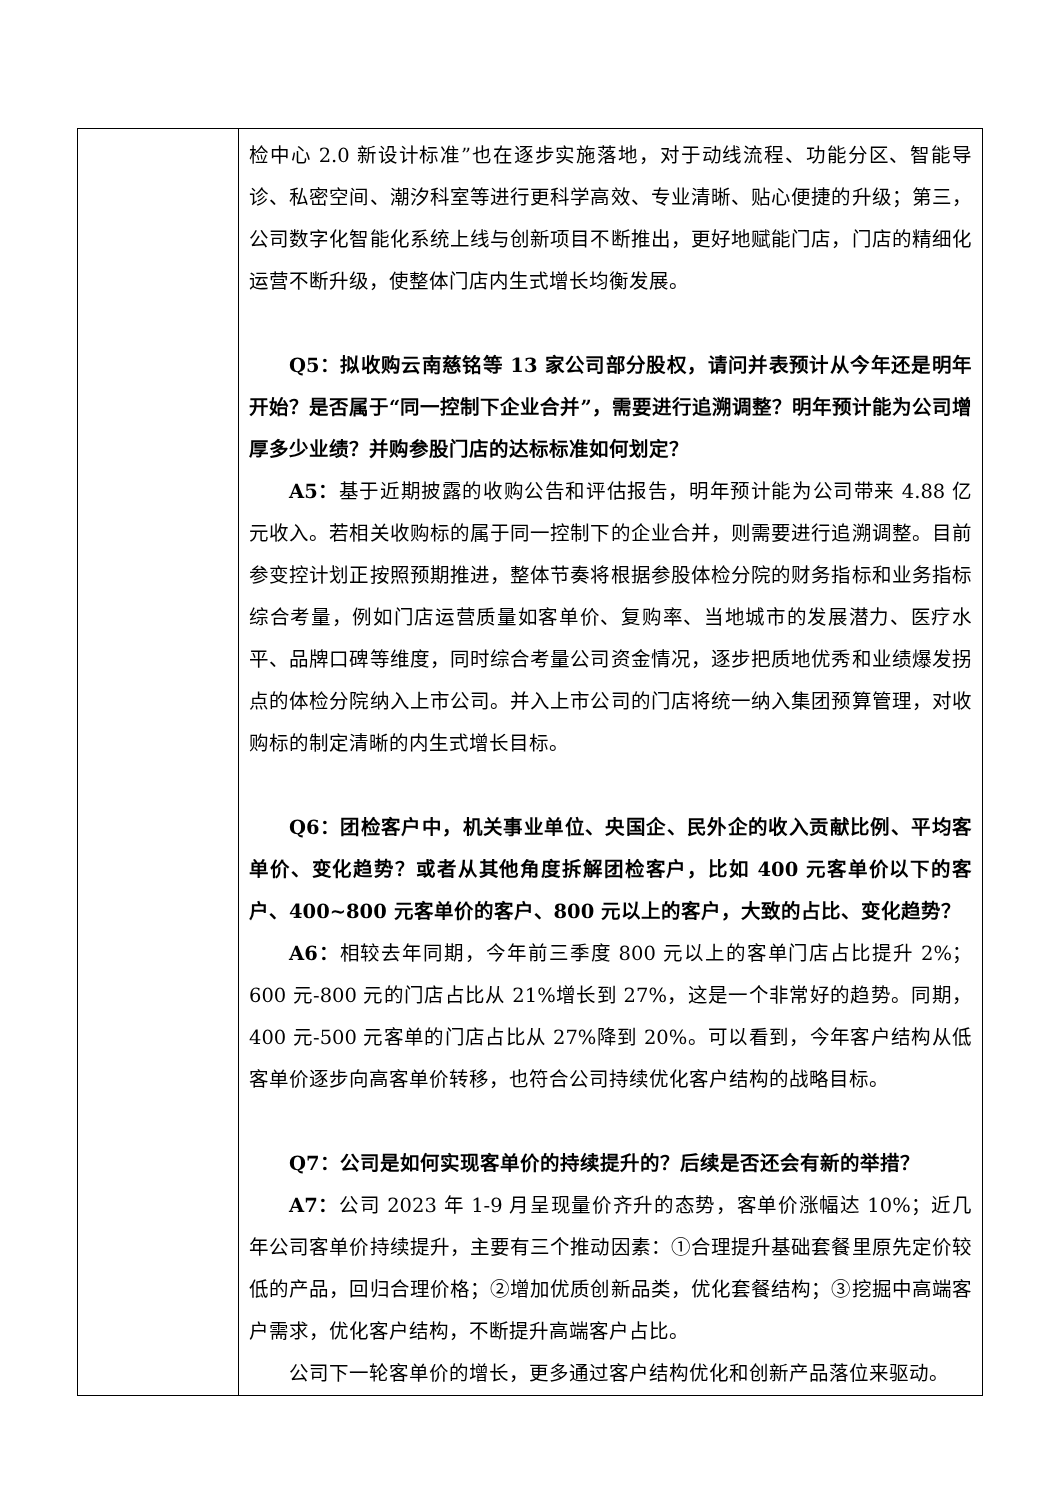| | 检中心 2.0 新设计标准”也在逐步实施落地，对于动线流程、功能分区、智能导诊、私密空间、潮汐科室等进行更科学高效、专业清晰、贴心便捷的升级；第三，公司数字化智能化系统上线与创新项目不断推出，更好地赋能门店，门店的精细化运营不断升级，使整体门店内生式增长均衡发展。 Q5：拟收购云南慈铭等 13 家公司部分股权，请问并表预计从今年还是明年开始？是否属于“同一控制下企业合并”，需要进行追溯调整？明年预计能为公司增厚多少业绩？并购参股门店的达标标准如何划定？ A5： 基于近期披露的收购公告和评估报告，明年预计能为公司带来 4.88 亿元收入。若相关收购标的属于同一控制下的企业合并，则需要进行追溯调整。目前参变控计划正按照预期推进，整体节奏将根据参股体检分院的财务指标和业务指标综合考量，例如门店运营质量如客单价、复购率、当地城市的发展潜力、医疗水平、品牌口碑等维度，同时综合考量公司资金情况，逐步把质地优秀和业绩爆发拐点的体检分院纳入上市公司。并入上市公司的门店将统一纳入集团预算管理，对收购标的制定清晰的内生式增长目标。 Q6：团检客户中，机关事业单位、央国企、民外企的收入贡献比例、平均客单价、变化趋势？或者从其他角度拆解团检客户，比如 400 元客单价以下的客户、400~800 元客单价的客户、800 元以上的客户，大致的占比、变化趋势？ A6： 相较去年同期，今年前三季度 800 元以上的客单门店占比提升 2%；600 元-800 元的门店占比从 21%增长到 27%，这是一个非常好的趋势。同期，400 元-500 元客单的门店占比从 27%降到 20%。可以看到，今年客户结构从低客单价逐步向高客单价转移，也符合公司持续优化客户结构的战略目标。 Q7：公司是如何实现客单价的持续提升的？后续是否还会有新的举措？ A7： 公司 2023 年 1-9 月呈现量价齐升的态势，客单价涨幅达 10%；近几年公司客单价持续提升，主要有三个推动因素：①合理提升基础套餐里原先定价较低的产品，回归合理价格；②增加优质创新品类，优化套餐结构；③挖掘中高端客户需求，优化客户结构，不断提升高端客户占比。 公司下一轮客单价的增长，更多通过客户结构优化和创新产品落位来驱动。 |